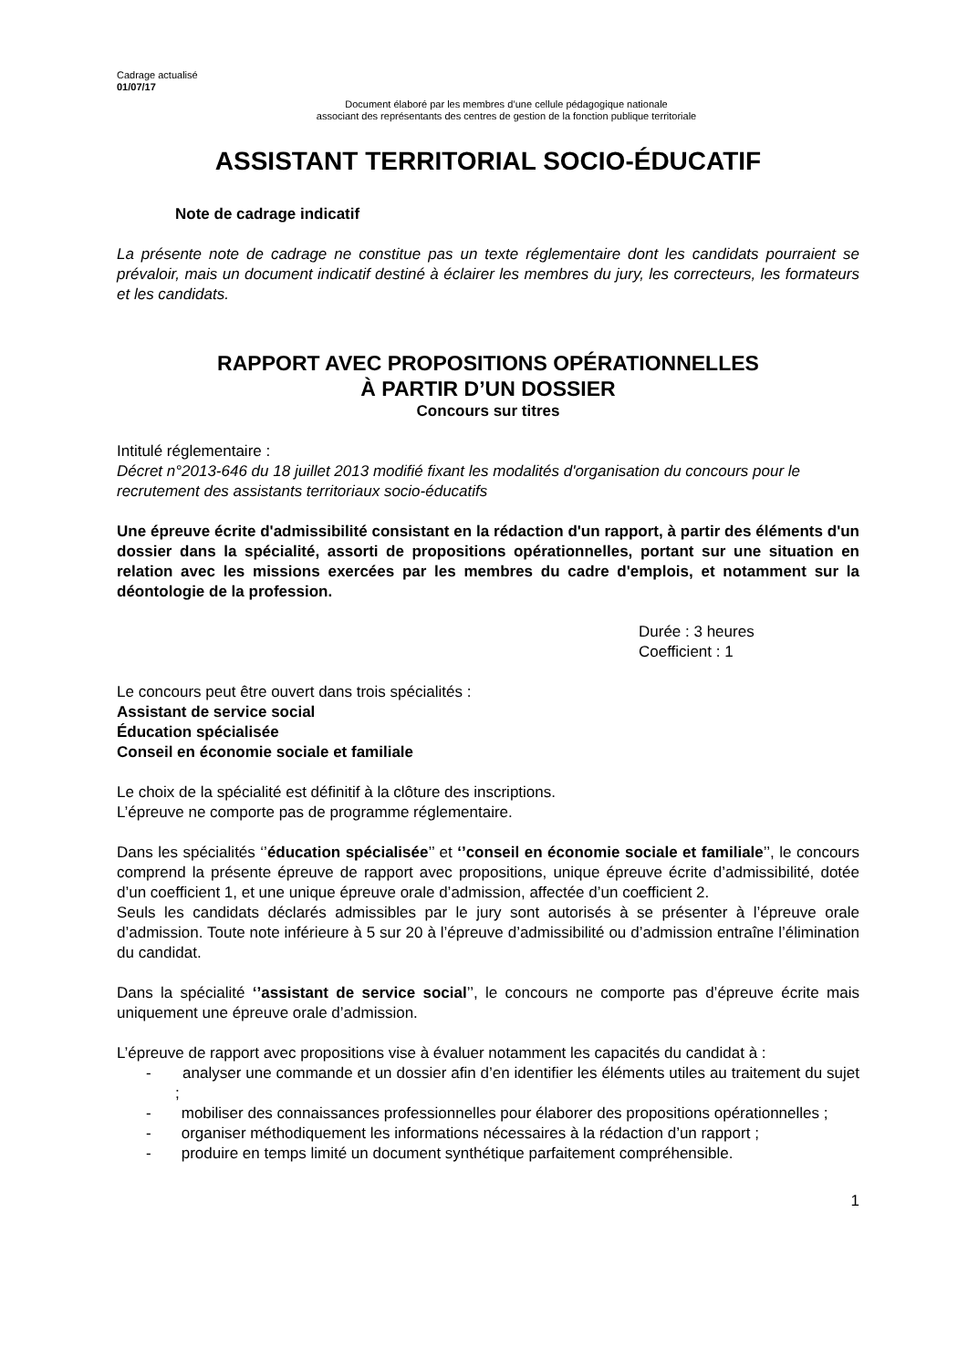Cadrage actualisé
01/07/17
Document élaboré par les membres d’une cellule pédagogique nationale
associant des représentants des centres de gestion de la fonction publique territoriale
ASSISTANT TERRITORIAL SOCIO-ÉDUCATIF
Note de cadrage indicatif
La présente note de cadrage ne constitue pas un texte réglementaire dont les candidats pourraient se prévaloir, mais un document indicatif destiné à éclairer les membres du jury, les correcteurs, les formateurs et les candidats.
RAPPORT AVEC PROPOSITIONS OPÉRATIONNELLES
À PARTIR D’UN DOSSIER
Concours sur titres
Intitulé réglementaire :
Décret n°2013-646 du 18 juillet 2013 modifié fixant les modalités d'organisation du concours pour le recrutement des assistants territoriaux socio-éducatifs
Une épreuve écrite d'admissibilité consistant en la rédaction d'un rapport, à partir des éléments d'un dossier dans la spécialité, assorti de propositions opérationnelles, portant sur une situation en relation avec les missions exercées par les membres du cadre d'emplois, et notamment sur la déontologie de la profession.
Durée : 3 heures
Coefficient : 1
Le concours peut être ouvert dans trois spécialités :
Assistant de service social
Éducation spécialisée
Conseil en économie sociale et familiale
Le choix de la spécialité est définitif à la clôture des inscriptions.
L’épreuve ne comporte pas de programme réglementaire.
Dans les spécialités ‘’éducation spécialisée’’ et ‘’conseil en économie sociale et familiale’’, le concours comprend la présente épreuve de rapport avec propositions, unique épreuve écrite d’admissibilité, dotée d’un coefficient 1, et une unique épreuve orale d’admission, affectée d’un coefficient 2.
Seuls les candidats déclarés admissibles par le jury sont autorisés à se présenter à l’épreuve orale d’admission. Toute note inférieure à 5 sur 20 à l’épreuve d’admissibilité ou d’admission entraîne l’élimination du candidat.
Dans la spécialité ‘’assistant de service social’’, le concours ne comporte pas d’épreuve écrite mais uniquement une épreuve orale d’admission.
L’épreuve de rapport avec propositions vise à évaluer notamment les capacités du candidat à :
- analyser une commande et un dossier afin d’en identifier les éléments utiles au traitement du sujet ;
- mobiliser des connaissances professionnelles pour élaborer des propositions opérationnelles ;
- organiser méthodiquement les informations nécessaires à la rédaction d’un rapport ;
- produire en temps limité un document synthétique parfaitement compréhensible.
1